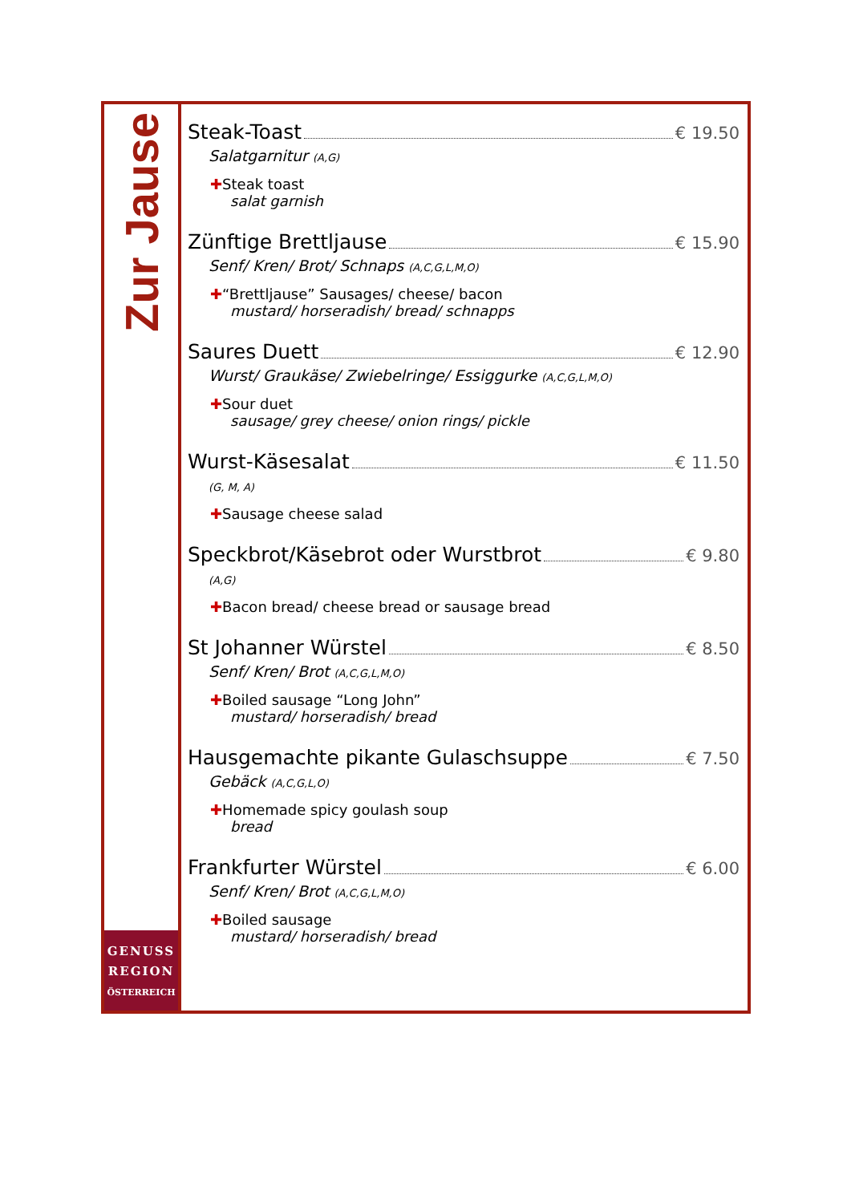Zur Jause
GENUSS
REGION
ÖSTERREICH
Steak-Toast € 19.50
Salatgarnitur (A,G)
✚Steak toast
salat garnish
Zünftige Brettljause € 15.90
Senf/ Kren/ Brot/ Schnaps (A,C,G,L,M,O)
✚“Brettljause” Sausages/ cheese/ bacon
mustard/ horseradish/ bread/ schnapps
Saures Duett € 12.90
Wurst/ Graukäse/ Zwiebelringe/ Essiggurke (A,C,G,L,M,O)
✚Sour duet
sausage/ grey cheese/ onion rings/ pickle
Wurst-Käsesalat € 11.50
(G, M, A)
✚Sausage cheese salad
Speckbrot/Käsebrot oder Wurstbrot € 9.80
(A,G)
✚Bacon bread/ cheese bread or sausage bread
St Johanner Würstel € 8.50
Senf/ Kren/ Brot (A,C,G,L,M,O)
✚Boiled sausage “Long John”
mustard/ horseradish/ bread
Hausgemachte pikante Gulaschsuppe € 7.50
Gebäck (A,C,G,L,O)
✚Homemade spicy goulash soup
bread
Frankfurter Würstel € 6.00
Senf/ Kren/ Brot (A,C,G,L,M,O)
✚Boiled sausage
mustard/ horseradish/ bread